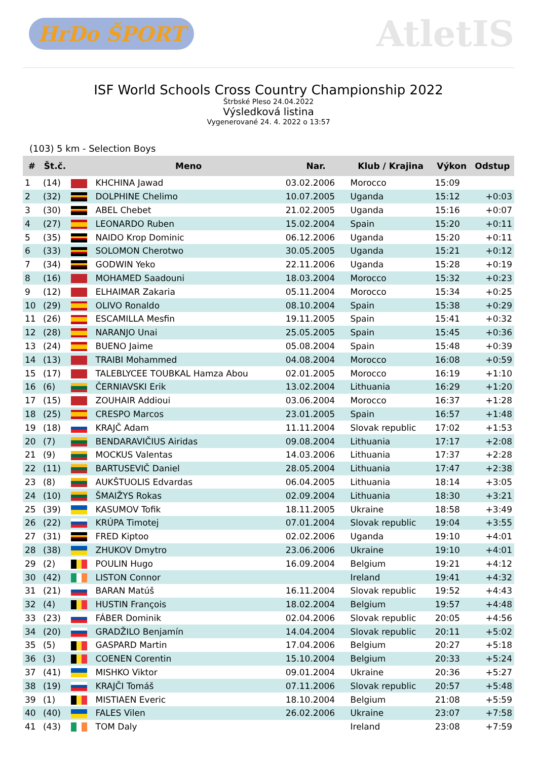HrDo ŠPORT
AtletIS
ISF World Schools Cross Country Championship 2022
Štrbské Pleso 24.04.2022
Výsledková listina
Vygenerované 24. 4. 2022 o 13:57
(103) 5 km - Selection Boys
| # | Št.č. | | Meno | Nar. | Klub / Krajina | Výkon | Odstup |
| --- | --- | --- | --- | --- | --- | --- | --- |
| 1 | (14) | | KHCHINA Jawad | 03.02.2006 | Morocco | 15:09 | |
| 2 | (32) | | DOLPHINE Chelimo | 10.07.2005 | Uganda | 15:12 | +0:03 |
| 3 | (30) | | ABEL Chebet | 21.02.2005 | Uganda | 15:16 | +0:07 |
| 4 | (27) | | LEONARDO Ruben | 15.02.2004 | Spain | 15:20 | +0:11 |
| 5 | (35) | | NAIDO Krop Dominic | 06.12.2006 | Uganda | 15:20 | +0:11 |
| 6 | (33) | | SOLOMON Cherotwo | 30.05.2005 | Uganda | 15:21 | +0:12 |
| 7 | (34) | | GODWIN Yeko | 22.11.2006 | Uganda | 15:28 | +0:19 |
| 8 | (16) | | MOHAMED Saadouni | 18.03.2004 | Morocco | 15:32 | +0:23 |
| 9 | (12) | | ELHAIMAR Zakaria | 05.11.2004 | Morocco | 15:34 | +0:25 |
| 10 | (29) | | OLIVO Ronaldo | 08.10.2004 | Spain | 15:38 | +0:29 |
| 11 | (26) | | ESCAMILLA Mesfin | 19.11.2005 | Spain | 15:41 | +0:32 |
| 12 | (28) | | NARANJO Unai | 25.05.2005 | Spain | 15:45 | +0:36 |
| 13 | (24) | | BUENO Jaime | 05.08.2004 | Spain | 15:48 | +0:39 |
| 14 | (13) | | TRAIBI Mohammed | 04.08.2004 | Morocco | 16:08 | +0:59 |
| 15 | (17) | | TALEBLYCEE TOUBKAL Hamza Abou | 02.01.2005 | Morocco | 16:19 | +1:10 |
| 16 | (6) | | ČERNIAVSKI Erik | 13.02.2004 | Lithuania | 16:29 | +1:20 |
| 17 | (15) | | ZOUHAIR Addioui | 03.06.2004 | Morocco | 16:37 | +1:28 |
| 18 | (25) | | CRESPO Marcos | 23.01.2005 | Spain | 16:57 | +1:48 |
| 19 | (18) | | KRAJČ Adam | 11.11.2004 | Slovak republic | 17:02 | +1:53 |
| 20 | (7) | | BENDARAVIČIUS Airidas | 09.08.2004 | Lithuania | 17:17 | +2:08 |
| 21 | (9) | | MOCKUS Valentas | 14.03.2006 | Lithuania | 17:37 | +2:28 |
| 22 | (11) | | BARTUSEVIČ Daniel | 28.05.2004 | Lithuania | 17:47 | +2:38 |
| 23 | (8) | | AUKŠTUOLIS Edvardas | 06.04.2005 | Lithuania | 18:14 | +3:05 |
| 24 | (10) | | ŠMAIŽYS Rokas | 02.09.2004 | Lithuania | 18:30 | +3:21 |
| 25 | (39) | | KASUMOV Tofik | 18.11.2005 | Ukraine | 18:58 | +3:49 |
| 26 | (22) | | KRÚPA Timotej | 07.01.2004 | Slovak republic | 19:04 | +3:55 |
| 27 | (31) | | FRED Kiptoo | 02.02.2006 | Uganda | 19:10 | +4:01 |
| 28 | (38) | | ZHUKOV Dmytro | 23.06.2006 | Ukraine | 19:10 | +4:01 |
| 29 | (2) | | POULIN Hugo | 16.09.2004 | Belgium | 19:21 | +4:12 |
| 30 | (42) | | LISTON Connor | | Ireland | 19:41 | +4:32 |
| 31 | (21) | | BARAN Matúš | 16.11.2004 | Slovak republic | 19:52 | +4:43 |
| 32 | (4) | | HUSTIN François | 18.02.2004 | Belgium | 19:57 | +4:48 |
| 33 | (23) | | FÁBER Dominik | 02.04.2006 | Slovak republic | 20:05 | +4:56 |
| 34 | (20) | | GRADŽILO Benjamín | 14.04.2004 | Slovak republic | 20:11 | +5:02 |
| 35 | (5) | | GASPARD Martin | 17.04.2006 | Belgium | 20:27 | +5:18 |
| 36 | (3) | | COENEN Corentin | 15.10.2004 | Belgium | 20:33 | +5:24 |
| 37 | (41) | | MISHKO Viktor | 09.01.2004 | Ukraine | 20:36 | +5:27 |
| 38 | (19) | | KRAJČI Tomáš | 07.11.2006 | Slovak republic | 20:57 | +5:48 |
| 39 | (1) | | MISTIAEN Everic | 18.10.2004 | Belgium | 21:08 | +5:59 |
| 40 | (40) | | FALES Vilen | 26.02.2006 | Ukraine | 23:07 | +7:58 |
| 41 | (43) | | TOM Daly | | Ireland | 23:08 | +7:59 |